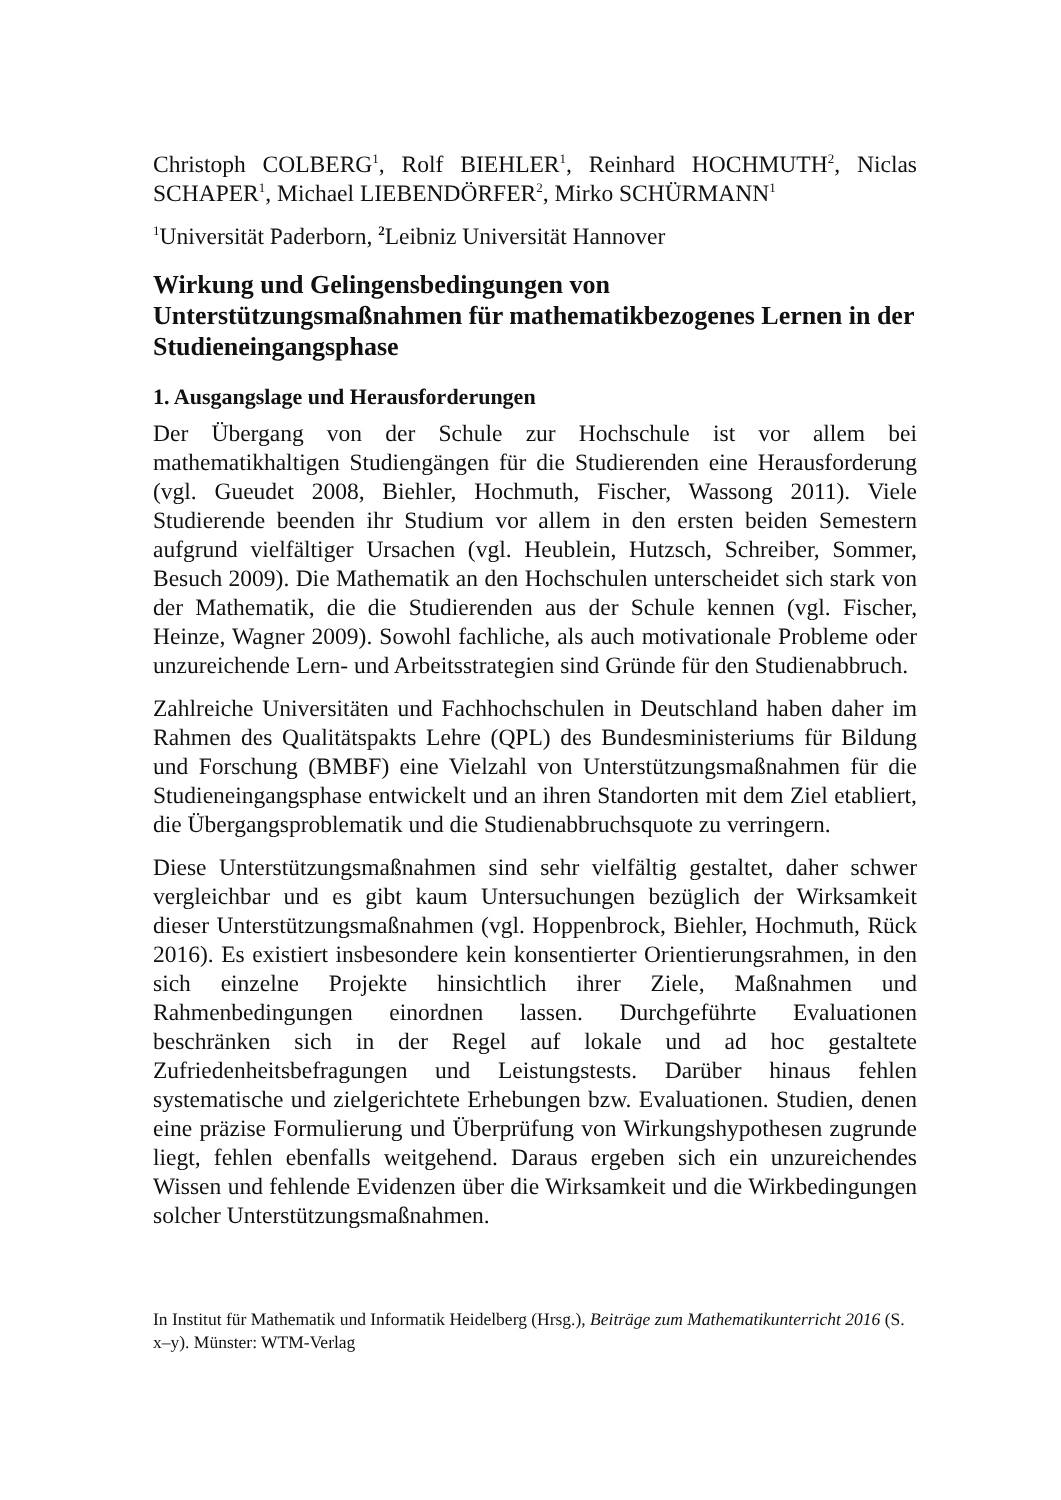Christoph COLBERG<sup>1</sup>, Rolf BIEHLER<sup>1</sup>, Reinhard HOCHMUTH<sup>2</sup>, Niclas SCHAPER<sup>1</sup>, Michael LIEBENDÖRFER<sup>2</sup>, Mirko SCHÜRMANN<sup>1</sup>
<sup>1</sup> Universität Paderborn, <sup>2</sup>Leibniz Universität Hannover
Wirkung und Gelingensbedingungen von Unterstützungsmaßnahmen für mathematikbezogenes Lernen in der Studieneingangsphase
1. Ausgangslage und Herausforderungen
Der Übergang von der Schule zur Hochschule ist vor allem bei mathematikhaltigen Studiengängen für die Studierenden eine Herausforderung (vgl. Gueudet 2008, Biehler, Hochmuth, Fischer, Wassong 2011). Viele Studierende beenden ihr Studium vor allem in den ersten beiden Semestern aufgrund vielfältiger Ursachen (vgl. Heublein, Hutzsch, Schreiber, Sommer, Besuch 2009). Die Mathematik an den Hochschulen unterscheidet sich stark von der Mathematik, die die Studierenden aus der Schule kennen (vgl. Fischer, Heinze, Wagner 2009). Sowohl fachliche, als auch motivationale Probleme oder unzureichende Lern- und Arbeitsstrategien sind Gründe für den Studienabbruch.
Zahlreiche Universitäten und Fachhochschulen in Deutschland haben daher im Rahmen des Qualitätspakts Lehre (QPL) des Bundesministeriums für Bildung und Forschung (BMBF) eine Vielzahl von Unterstützungsmaßnahmen für die Studieneingangsphase entwickelt und an ihren Standorten mit dem Ziel etabliert, die Übergangsproblematik und die Studienabbruchsquote zu verringern.
Diese Unterstützungsmaßnahmen sind sehr vielfältig gestaltet, daher schwer vergleichbar und es gibt kaum Untersuchungen bezüglich der Wirksamkeit dieser Unterstützungsmaßnahmen (vgl. Hoppenbrock, Biehler, Hochmuth, Rück 2016). Es existiert insbesondere kein konsentierter Orientierungsrahmen, in den sich einzelne Projekte hinsichtlich ihrer Ziele, Maßnahmen und Rahmenbedingungen einordnen lassen. Durchgeführte Evaluationen beschränken sich in der Regel auf lokale und ad hoc gestaltete Zufriedenheitsbefragungen und Leistungstests. Darüber hinaus fehlen systematische und zielgerichtete Erhebungen bzw. Evaluationen. Studien, denen eine präzise Formulierung und Überprüfung von Wirkungshypothesen zugrunde liegt, fehlen ebenfalls weitgehend. Daraus ergeben sich ein unzureichendes Wissen und fehlende Evidenzen über die Wirksamkeit und die Wirkbedingungen solcher Unterstützungsmaßnahmen.
In Institut für Mathematik und Informatik Heidelberg (Hrsg.), Beiträge zum Mathematikunterricht 2016 (S. x–y). Münster: WTM-Verlag